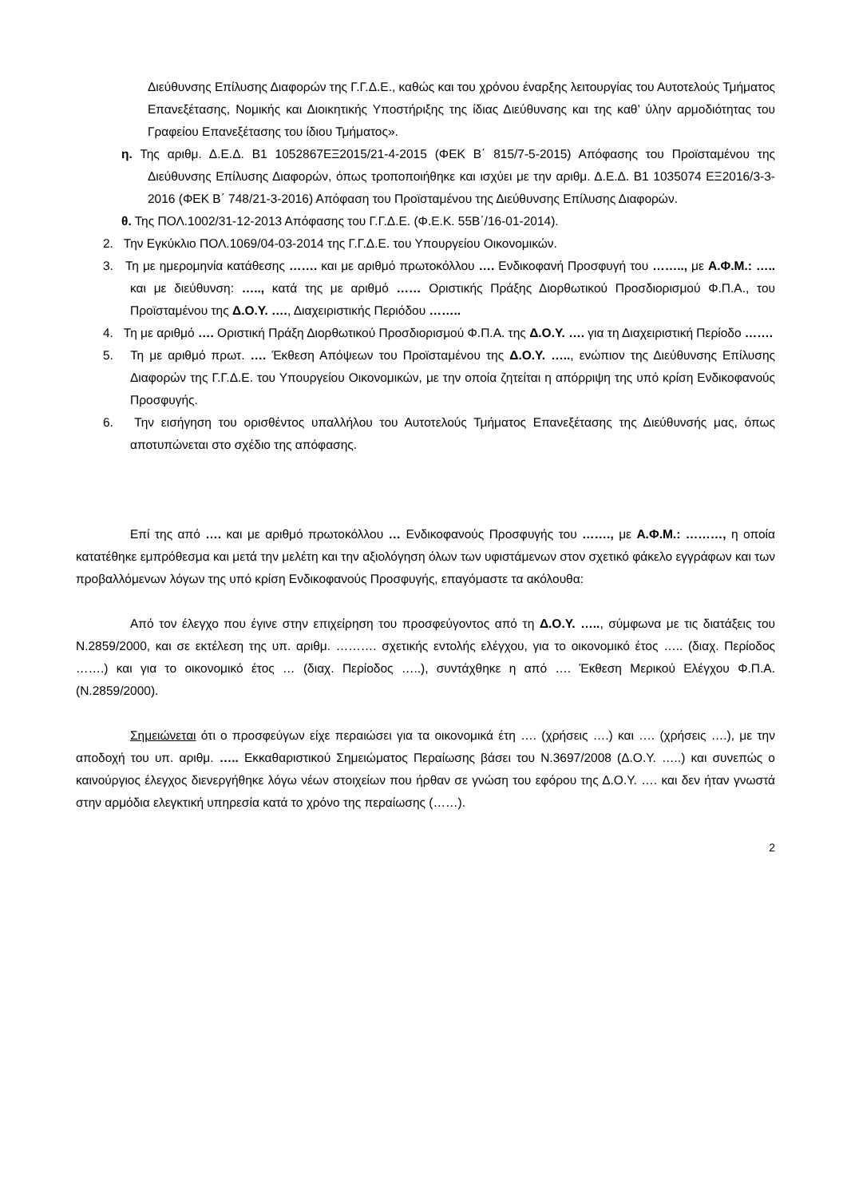Διεύθυνσης Επίλυσης Διαφορών της Γ.Γ.Δ.Ε., καθώς και του χρόνου έναρξης λειτουργίας του Αυτοτελούς Τμήματος Επανεξέτασης, Νομικής και Διοικητικής Υποστήριξης της ίδιας Διεύθυνσης και της καθ’ ύλην αρμοδιότητας του Γραφείου Επανεξέτασης του ίδιου Τμήματος».
η. Της αριθμ. Δ.Ε.Δ. Β1 1052867ΕΞ2015/21-4-2015 (ΦΕΚ Β΄ 815/7-5-2015) Απόφασης του Προϊσταμένου της Διεύθυνσης Επίλυσης Διαφορών, όπως τροποποιήθηκε και ισχύει με την αριθμ. Δ.Ε.Δ. Β1 1035074 ΕΞ2016/3-3-2016 (ΦΕΚ Β΄ 748/21-3-2016) Απόφαση του Προϊσταμένου της Διεύθυνσης Επίλυσης Διαφορών.
θ. Της ΠΟΛ.1002/31-12-2013 Απόφασης του Γ.Γ.Δ.Ε. (Φ.Ε.Κ. 55Β΄/16-01-2014).
2. Την Εγκύκλιο ΠΟΛ.1069/04-03-2014 της Γ.Γ.Δ.Ε. του Υπουργείου Οικονομικών.
3. Τη με ημερομηνία κατάθεσης ……. και με αριθμό πρωτοκόλλου …. Ενδικοφανή Προσφυγή του …….., με Α.Φ.Μ.: ….. και με διεύθυνση: ….., κατά της με αριθμό …… Οριστικής Πράξης Διορθωτικού Προσδιορισμού Φ.Π.Α., του Προϊσταμένου της Δ.Ο.Υ. …., Διαχειριστικής Περιόδου ……..
4. Τη με αριθμό …. Οριστική Πράξη Διορθωτικού Προσδιορισμού Φ.Π.Α. της Δ.Ο.Υ. …. για τη Διαχειριστική Περίοδο …….
5. Τη με αριθμό πρωτ. …. Έκθεση Απόψεων του Προϊσταμένου της Δ.Ο.Υ. ….., ενώπιον της Διεύθυνσης Επίλυσης Διαφορών της Γ.Γ.Δ.Ε. του Υπουργείου Οικονομικών, με την οποία ζητείται η απόρριψη της υπό κρίση Ενδικοφανούς Προσφυγής.
6. Την εισήγηση του ορισθέντος υπαλλήλου του Αυτοτελούς Τμήματος Επανεξέτασης της Διεύθυνσής μας, όπως αποτυπώνεται στο σχέδιο της απόφασης.
Επί της από …. και με αριθμό πρωτοκόλλου … Ενδικοφανούς Προσφυγής του ……., με Α.Φ.Μ.: ………, η οποία κατατέθηκε εμπρόθεσμα και μετά την μελέτη και την αξιολόγηση όλων των υφιστάμενων στον σχετικό φάκελο εγγράφων και των προβαλλόμενων λόγων της υπό κρίση Ενδικοφανούς Προσφυγής, επαγόμαστε τα ακόλουθα:
Από τον έλεγχο που έγινε στην επιχείρηση του προσφεύγοντος από τη Δ.Ο.Υ. ….., σύμφωνα με τις διατάξεις του Ν.2859/2000, και σε εκτέλεση της υπ. αριθμ. ………. σχετικής εντολής ελέγχου, για το οικονομικό έτος ….. (διαχ. Περίοδος …….) και για το οικονομικό έτος … (διαχ. Περίοδος …..), συντάχθηκε η από …. Έκθεση Μερικού Ελέγχου Φ.Π.Α. (Ν.2859/2000).
Σημειώνεται ότι ο προσφεύγων είχε περαιώσει για τα οικονομικά έτη …. (χρήσεις ….) και …. (χρήσεις ….), με την αποδοχή του υπ. αριθμ. ….. Εκκαθαριστικού Σημειώματος Περαίωσης βάσει του Ν.3697/2008 (Δ.Ο.Υ. …..) και συνεπώς ο καινούργιος έλεγχος διενεργήθηκε λόγω νέων στοιχείων που ήρθαν σε γνώση του εφόρου της Δ.Ο.Υ. …. και δεν ήταν γνωστά στην αρμόδια ελεγκτική υπηρεσία κατά το χρόνο της περαίωσης (……).
2